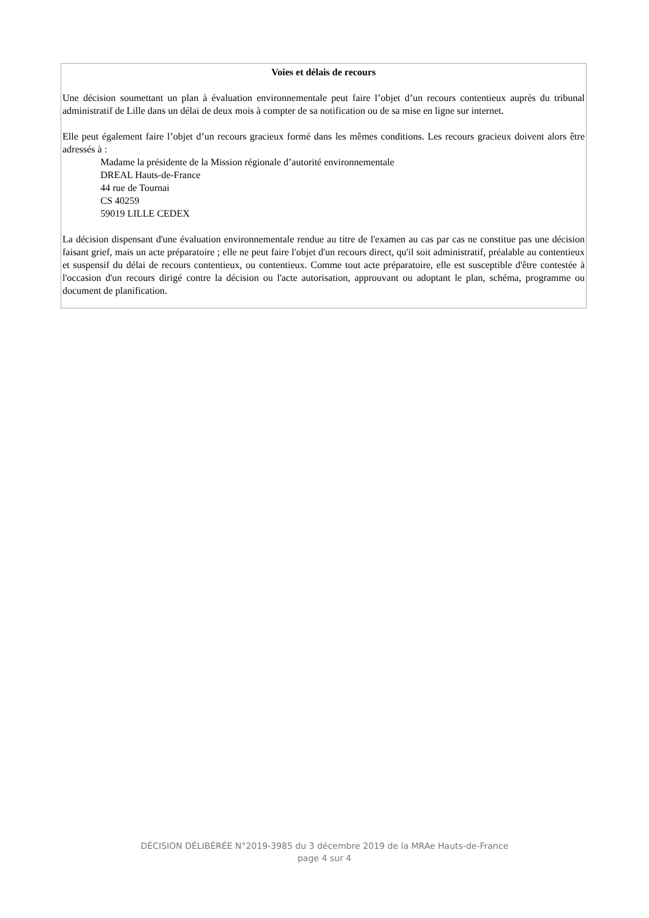Voies et délais de recours
Une décision soumettant un plan à évaluation environnementale peut faire l’objet d’un recours contentieux auprès du tribunal administratif de Lille dans un délai de deux mois à compter de sa notification ou de sa mise en ligne sur internet.
Elle peut également faire l’objet d’un recours gracieux formé dans les mêmes conditions. Les recours gracieux doivent alors être adressés à :
Madame la présidente de la Mission régionale d’autorité environnementale
DREAL Hauts-de-France
44 rue de Tournai
CS 40259
59019 LILLE CEDEX
La décision dispensant d'une évaluation environnementale rendue au titre de l'examen au cas par cas ne constitue pas une décision faisant grief, mais un acte préparatoire ; elle ne peut faire l'objet d'un recours direct, qu'il soit administratif, préalable au contentieux et suspensif du délai de recours contentieux, ou contentieux. Comme tout acte préparatoire, elle est susceptible d'être contestée à l'occasion d'un recours dirigé contre la décision ou l'acte autorisation, approuvant ou adoptant le plan, schéma, programme ou document de planification.
DÉCISION DÉLIBÉRÉE N°2019-3985 du 3 décembre 2019 de la MRAe Hauts-de-France
page 4 sur 4